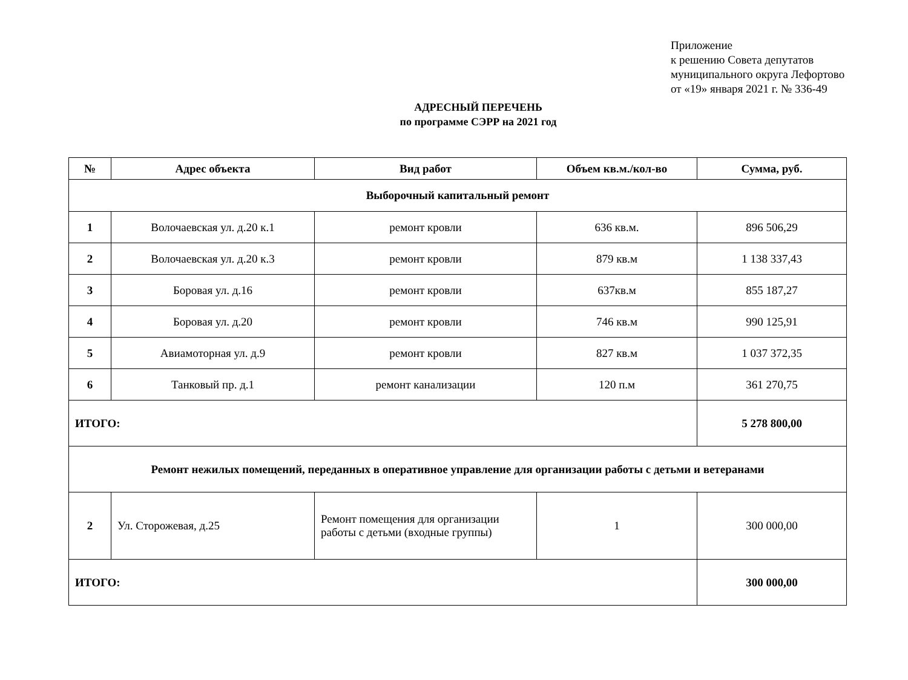Приложение
к решению Совета депутатов
муниципального округа Лефортово
от «19» января 2021 г. № 336-49
АДРЕСНЫЙ ПЕРЕЧЕНЬ
по программе СЭРР на 2021 год
| № | Адрес объекта | Вид работ | Объем кв.м./кол-во | Сумма, руб. |
| --- | --- | --- | --- | --- |
| Выборочный капитальный ремонт | | | | |
| 1 | Волочаевская ул. д.20 к.1 | ремонт кровли | 636 кв.м. | 896 506,29 |
| 2 | Волочаевская ул. д.20 к.3 | ремонт кровли | 879 кв.м | 1 138 337,43 |
| 3 | Боровая ул. д.16 | ремонт кровли | 637кв.м | 855 187,27 |
| 4 | Боровая ул. д.20 | ремонт кровли | 746 кв.м | 990 125,91 |
| 5 | Авиамоторная ул. д.9 | ремонт кровли | 827 кв.м | 1 037 372,35 |
| 6 | Танковый пр. д.1 | ремонт канализации | 120 п.м | 361 270,75 |
| ИТОГО: | | | | 5 278 800,00 |
| Ремонт нежилых помещений, переданных в оперативное управление для организации работы с детьми и ветеранами | | | | |
| 2 | Ул. Сторожевая, д.25 | Ремонт помещения для организации работы с детьми (входные группы) | 1 | 300 000,00 |
| ИТОГО: | | | | 300 000,00 |